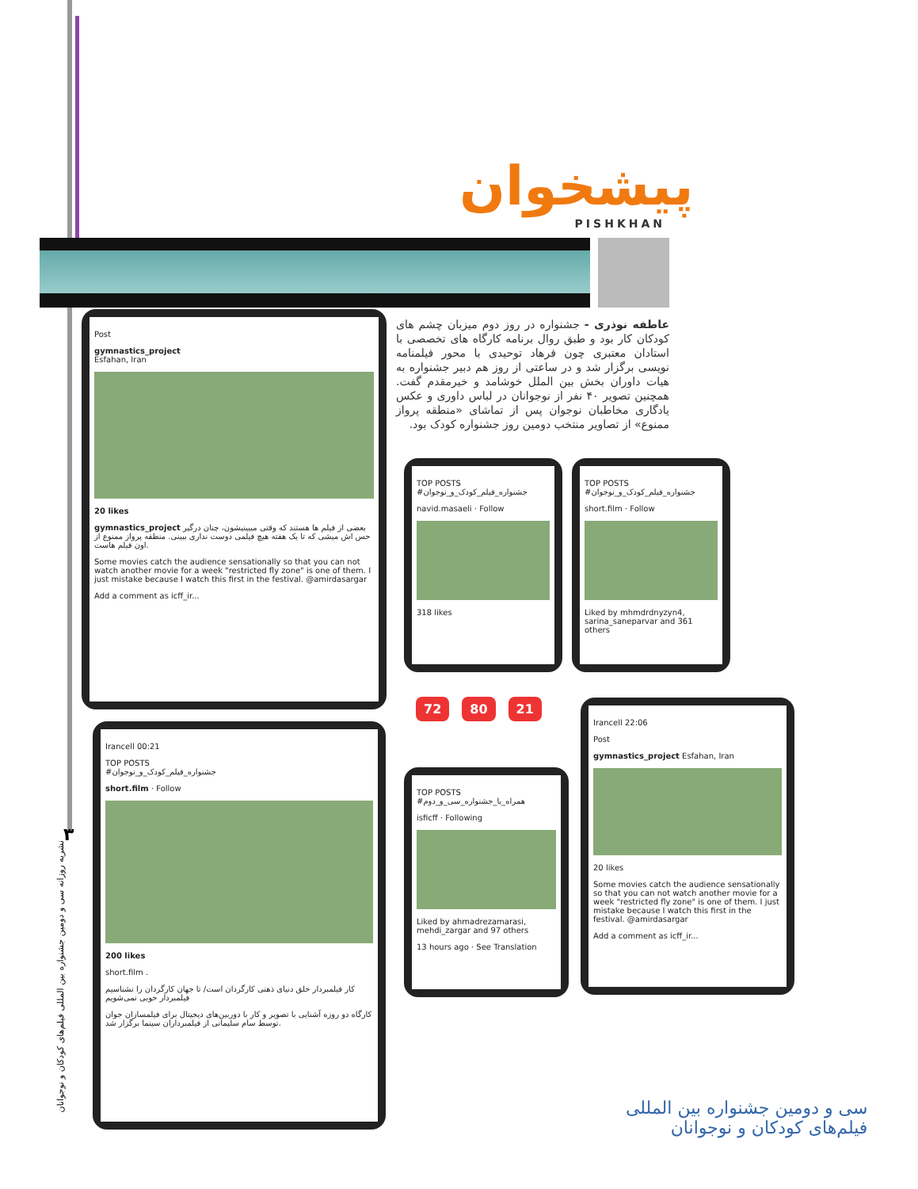پیشخوان
PISHKHAN
عاطفه نوذری - جشنواره در روز دوم میزبان چشم های کودکان کار بود و طبق روال برنامه کارگاه های تخصصی با استادان معتبری چون فرهاد توحیدی با محور فیلمنامه نویسی برگزار شد و در ساعتی از روز هم دبیر جشنواره به هیات داوران بخش بین الملل خوشامد و خیرمقدم گفت. همچنین تصویر ۴۰ نفر از نوجوانان در لباس داوری و عکس یادگاری مخاطبان نوجوان پس از تماشای «منطقه پرواز ممنوع» از تصاویر منتخب دومین روز جشنواره کودک بود.
Post
gymnastics_project
Esfahan, Iran
20 likes
gymnastics_project بعضی از فیلم ها هستند که وقتی میبینیشون، چنان درگیر حس اش میشی که تا یک هفته هیچ فیلمی دوست نداری ببینی. منطقه پرواز ممنوع از اون فیلم هاست.
Some movies catch the audience sensationally so that you can not watch another movie for a week "restricted fly zone" is one of them. I just mistake because I watch this first in the festival. @amirdasargar
Add a comment as icff_ir...
TOP POSTS
#جشنواره_فیلم_کودک_و_نوجوان
navid.masaeli · Follow
318 likes
TOP POSTS
#جشنواره_فیلم_کودک_و_نوجوان
short.film · Follow
Liked by mhmdrdnyzyn4, sarina_saneparvar and 361 others
72 80 21
Irancell 00:21
TOP POSTS
#جشنواره_فیلم_کودک_و_نوجوان
short.film · Follow
200 likes
short.film .
کار فیلمبردار خلق دنیای ذهنی کارگردان است/ تا جهان کارگردان را نشناسیم فیلمبردار خوبی نمی‌شویم
کارگاه دو روزه آشنایی با تصویر و کار با دوربین‌های دیجیتال برای فیلمسازان جوان توسط سام سلیمانی از فیلمبرداران سینما برگزار شد.
TOP POSTS
#همراه_با_جشنواره_سی_و_دوم
isficff · Following
Liked by ahmadrezamarasi, mehdi_zargar and 97 others
13 hours ago · See Translation
Irancell 22:06
Post
gymnastics_project Esfahan, Iran
20 likes
Some movies catch the audience sensationally so that you can not watch another movie for a week "restricted fly zone" is one of them. I just mistake because I watch this first in the festival. @amirdasargar
Add a comment as icff_ir...
۳
نشریه روزانه سی و دومین جشنواره بین المللی فیلم‌های کودکان و نوجوانان
سی و دومین جشنواره بین المللی
فیلم‌های کودکان و نوجوانان